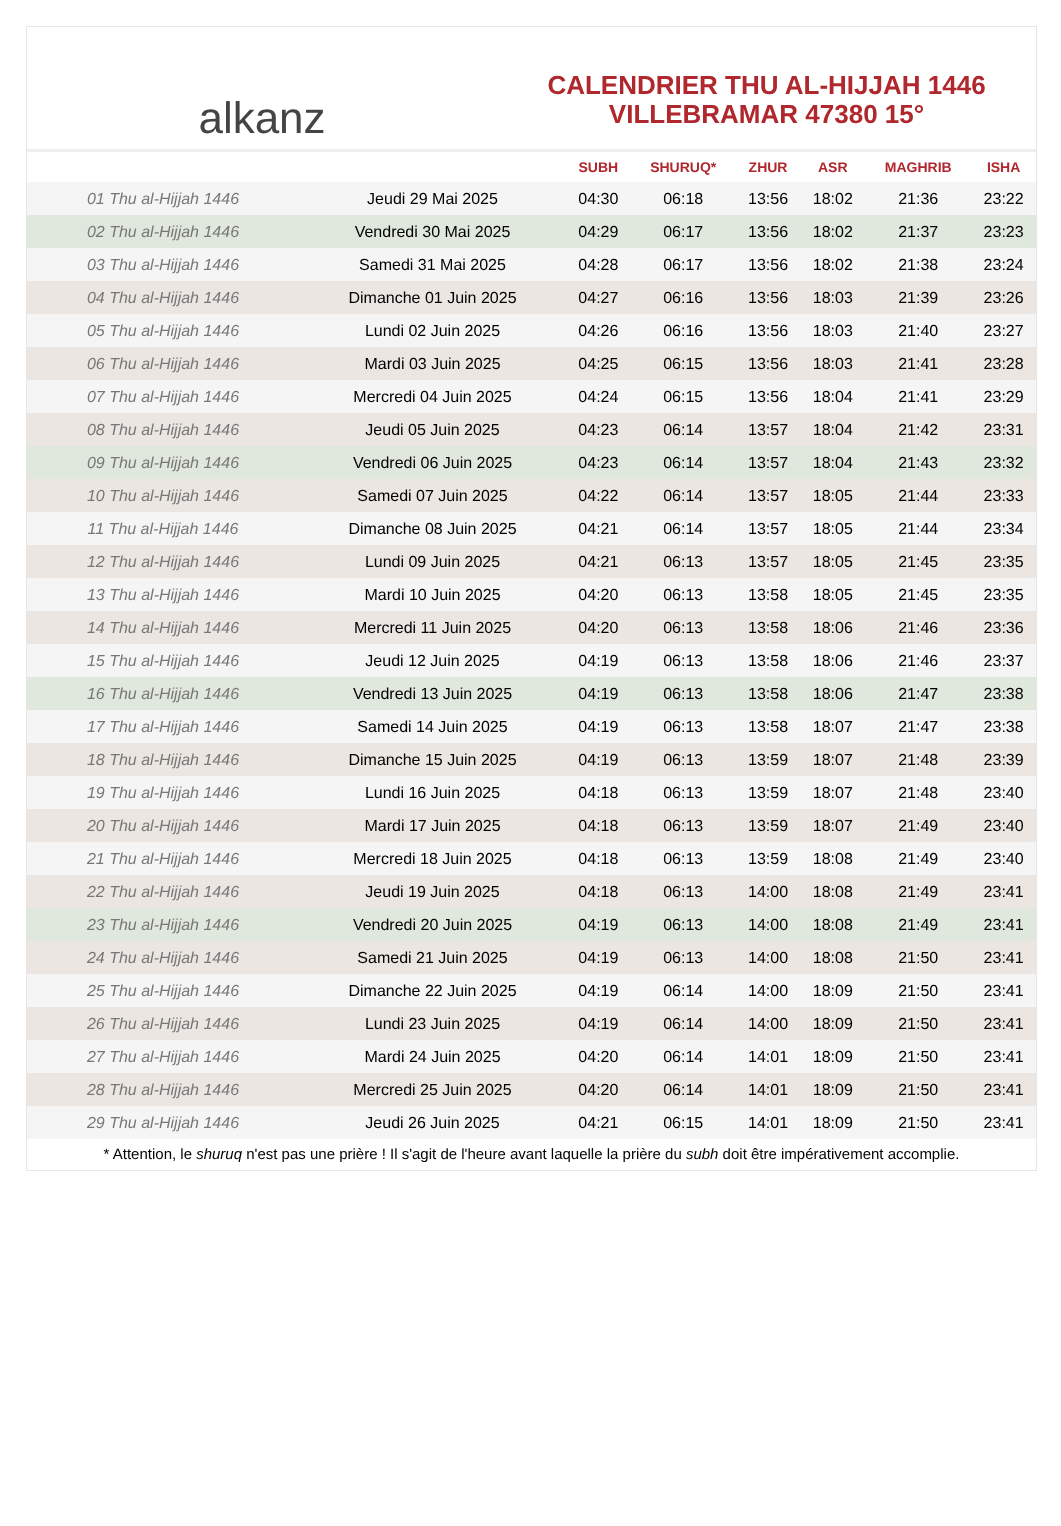alkanz
CALENDRIER THU AL-HIJJAH 1446
VILLEBRAMAR 47380 15°
| | | SUBH | SHURUQ* | ZHUR | ASR | MAGHRIB | ISHA |
| --- | --- | --- | --- | --- | --- | --- | --- |
| 01 Thu al-Hijjah 1446 | Jeudi 29 Mai 2025 | 04:30 | 06:18 | 13:56 | 18:02 | 21:36 | 23:22 |
| 02 Thu al-Hijjah 1446 | Vendredi 30 Mai 2025 | 04:29 | 06:17 | 13:56 | 18:02 | 21:37 | 23:23 |
| 03 Thu al-Hijjah 1446 | Samedi 31 Mai 2025 | 04:28 | 06:17 | 13:56 | 18:02 | 21:38 | 23:24 |
| 04 Thu al-Hijjah 1446 | Dimanche 01 Juin 2025 | 04:27 | 06:16 | 13:56 | 18:03 | 21:39 | 23:26 |
| 05 Thu al-Hijjah 1446 | Lundi 02 Juin 2025 | 04:26 | 06:16 | 13:56 | 18:03 | 21:40 | 23:27 |
| 06 Thu al-Hijjah 1446 | Mardi 03 Juin 2025 | 04:25 | 06:15 | 13:56 | 18:03 | 21:41 | 23:28 |
| 07 Thu al-Hijjah 1446 | Mercredi 04 Juin 2025 | 04:24 | 06:15 | 13:56 | 18:04 | 21:41 | 23:29 |
| 08 Thu al-Hijjah 1446 | Jeudi 05 Juin 2025 | 04:23 | 06:14 | 13:57 | 18:04 | 21:42 | 23:31 |
| 09 Thu al-Hijjah 1446 | Vendredi 06 Juin 2025 | 04:23 | 06:14 | 13:57 | 18:04 | 21:43 | 23:32 |
| 10 Thu al-Hijjah 1446 | Samedi 07 Juin 2025 | 04:22 | 06:14 | 13:57 | 18:05 | 21:44 | 23:33 |
| 11 Thu al-Hijjah 1446 | Dimanche 08 Juin 2025 | 04:21 | 06:14 | 13:57 | 18:05 | 21:44 | 23:34 |
| 12 Thu al-Hijjah 1446 | Lundi 09 Juin 2025 | 04:21 | 06:13 | 13:57 | 18:05 | 21:45 | 23:35 |
| 13 Thu al-Hijjah 1446 | Mardi 10 Juin 2025 | 04:20 | 06:13 | 13:58 | 18:05 | 21:45 | 23:35 |
| 14 Thu al-Hijjah 1446 | Mercredi 11 Juin 2025 | 04:20 | 06:13 | 13:58 | 18:06 | 21:46 | 23:36 |
| 15 Thu al-Hijjah 1446 | Jeudi 12 Juin 2025 | 04:19 | 06:13 | 13:58 | 18:06 | 21:46 | 23:37 |
| 16 Thu al-Hijjah 1446 | Vendredi 13 Juin 2025 | 04:19 | 06:13 | 13:58 | 18:06 | 21:47 | 23:38 |
| 17 Thu al-Hijjah 1446 | Samedi 14 Juin 2025 | 04:19 | 06:13 | 13:58 | 18:07 | 21:47 | 23:38 |
| 18 Thu al-Hijjah 1446 | Dimanche 15 Juin 2025 | 04:19 | 06:13 | 13:59 | 18:07 | 21:48 | 23:39 |
| 19 Thu al-Hijjah 1446 | Lundi 16 Juin 2025 | 04:18 | 06:13 | 13:59 | 18:07 | 21:48 | 23:40 |
| 20 Thu al-Hijjah 1446 | Mardi 17 Juin 2025 | 04:18 | 06:13 | 13:59 | 18:07 | 21:49 | 23:40 |
| 21 Thu al-Hijjah 1446 | Mercredi 18 Juin 2025 | 04:18 | 06:13 | 13:59 | 18:08 | 21:49 | 23:40 |
| 22 Thu al-Hijjah 1446 | Jeudi 19 Juin 2025 | 04:18 | 06:13 | 14:00 | 18:08 | 21:49 | 23:41 |
| 23 Thu al-Hijjah 1446 | Vendredi 20 Juin 2025 | 04:19 | 06:13 | 14:00 | 18:08 | 21:49 | 23:41 |
| 24 Thu al-Hijjah 1446 | Samedi 21 Juin 2025 | 04:19 | 06:13 | 14:00 | 18:08 | 21:50 | 23:41 |
| 25 Thu al-Hijjah 1446 | Dimanche 22 Juin 2025 | 04:19 | 06:14 | 14:00 | 18:09 | 21:50 | 23:41 |
| 26 Thu al-Hijjah 1446 | Lundi 23 Juin 2025 | 04:19 | 06:14 | 14:00 | 18:09 | 21:50 | 23:41 |
| 27 Thu al-Hijjah 1446 | Mardi 24 Juin 2025 | 04:20 | 06:14 | 14:01 | 18:09 | 21:50 | 23:41 |
| 28 Thu al-Hijjah 1446 | Mercredi 25 Juin 2025 | 04:20 | 06:14 | 14:01 | 18:09 | 21:50 | 23:41 |
| 29 Thu al-Hijjah 1446 | Jeudi 26 Juin 2025 | 04:21 | 06:15 | 14:01 | 18:09 | 21:50 | 23:41 |
* Attention, le shuruq n'est pas une prière ! Il s'agit de l'heure avant laquelle la prière du subh doit être impérativement accomplie.